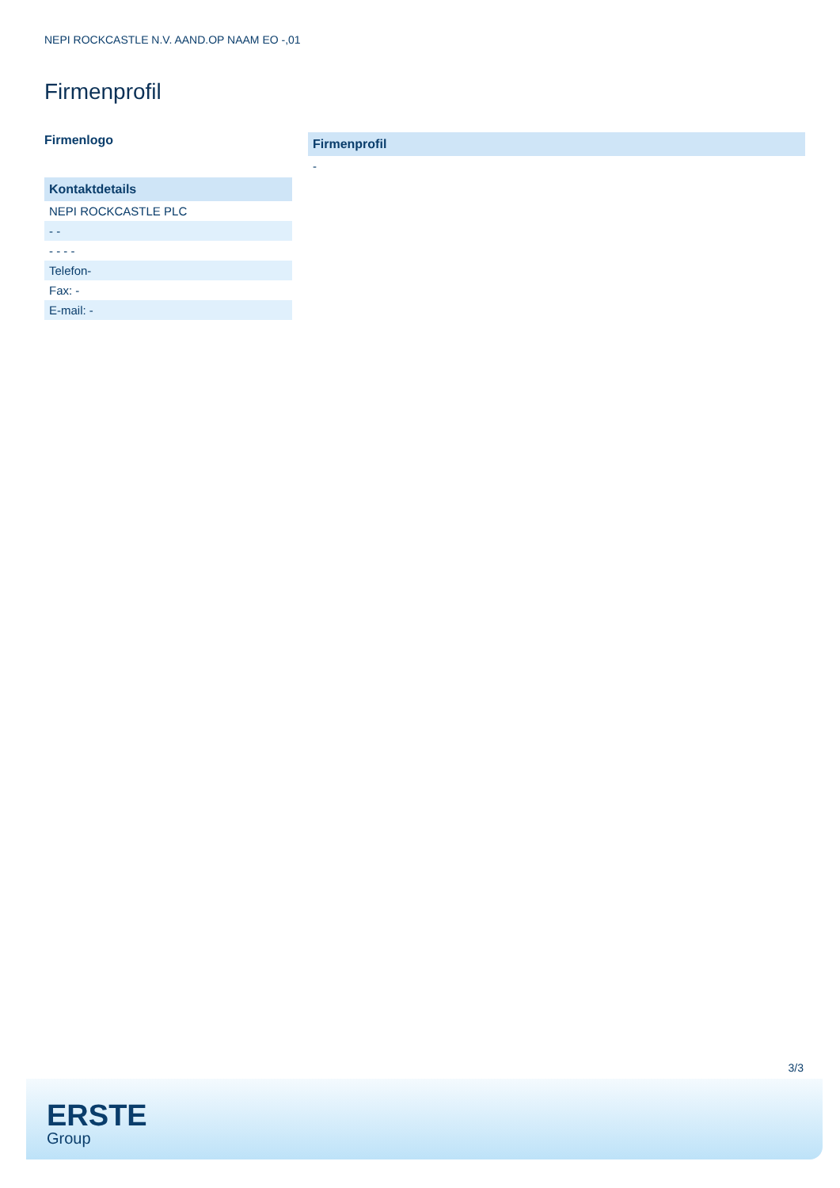NEPI ROCKCASTLE N.V. AAND.OP NAAM EO -,01
Firmenprofil
Firmenlogo
Kontaktdetails
NEPI ROCKCASTLE PLC
- -
- - - -
Telefon-
Fax: -
E-mail: -
Firmenprofil
-
3/3
ERSTE
Group